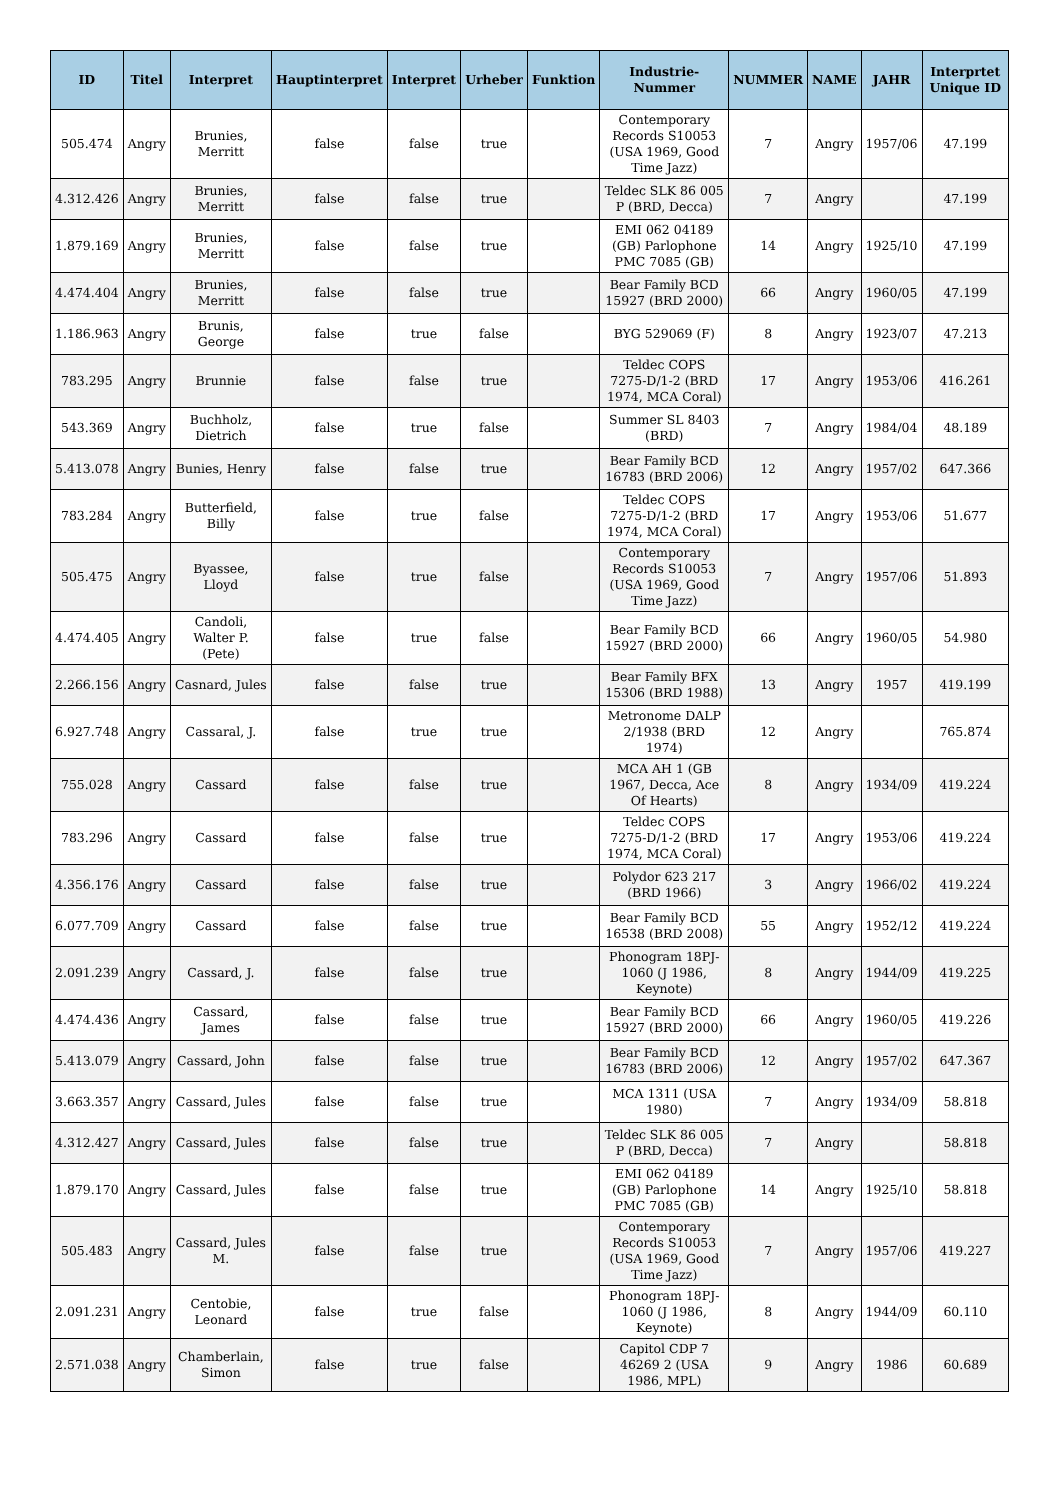| ID | Titel | Interpret | Hauptinterpret | Interpret | Urheber | Funktion | Industrie-Nummer | NUMMER | NAME | JAHR | Interprtet Unique ID |
| --- | --- | --- | --- | --- | --- | --- | --- | --- | --- | --- | --- |
| 505.474 | Angry | Brunies, Merritt | false | false | true | | Contemporary Records S10053 (USA 1969, Good Time Jazz) | 7 | Angry | 1957/06 | 47.199 |
| 4.312.426 | Angry | Brunies, Merritt | false | false | true | | Teldec SLK 86 005 P (BRD, Decca) | 7 | Angry | | 47.199 |
| 1.879.169 | Angry | Brunies, Merritt | false | false | true | | EMI 062 04189 (GB) Parlophone PMC 7085 (GB) | 14 | Angry | 1925/10 | 47.199 |
| 4.474.404 | Angry | Brunies, Merritt | false | false | true | | Bear Family BCD 15927 (BRD 2000) | 66 | Angry | 1960/05 | 47.199 |
| 1.186.963 | Angry | Brunis, George | false | true | false | | BYG 529069 (F) | 8 | Angry | 1923/07 | 47.213 |
| 783.295 | Angry | Brunnie | false | false | true | | Teldec COPS 7275-D/1-2 (BRD 1974, MCA Coral) | 17 | Angry | 1953/06 | 416.261 |
| 543.369 | Angry | Buchholz, Dietrich | false | true | false | | Summer SL 8403 (BRD) | 7 | Angry | 1984/04 | 48.189 |
| 5.413.078 | Angry | Bunies, Henry | false | false | true | | Bear Family BCD 16783 (BRD 2006) | 12 | Angry | 1957/02 | 647.366 |
| 783.284 | Angry | Butterfield, Billy | false | true | false | | Teldec COPS 7275-D/1-2 (BRD 1974, MCA Coral) | 17 | Angry | 1953/06 | 51.677 |
| 505.475 | Angry | Byassee, Lloyd | false | true | false | | Contemporary Records S10053 (USA 1969, Good Time Jazz) | 7 | Angry | 1957/06 | 51.893 |
| 4.474.405 | Angry | Candoli, Walter P. (Pete) | false | true | false | | Bear Family BCD 15927 (BRD 2000) | 66 | Angry | 1960/05 | 54.980 |
| 2.266.156 | Angry | Casnard, Jules | false | false | true | | Bear Family BFX 15306 (BRD 1988) | 13 | Angry | 1957 | 419.199 |
| 6.927.748 | Angry | Cassaral, J. | false | true | true | | Metronome DALP 2/1938 (BRD 1974) | 12 | Angry | | 765.874 |
| 755.028 | Angry | Cassard | false | false | true | | MCA AH 1 (GB 1967, Decca, Ace Of Hearts) | 8 | Angry | 1934/09 | 419.224 |
| 783.296 | Angry | Cassard | false | false | true | | Teldec COPS 7275-D/1-2 (BRD 1974, MCA Coral) | 17 | Angry | 1953/06 | 419.224 |
| 4.356.176 | Angry | Cassard | false | false | true | | Polydor 623 217 (BRD 1966) | 3 | Angry | 1966/02 | 419.224 |
| 6.077.709 | Angry | Cassard | false | false | true | | Bear Family BCD 16538 (BRD 2008) | 55 | Angry | 1952/12 | 419.224 |
| 2.091.239 | Angry | Cassard, J. | false | false | true | | Phonogram 18PJ-1060 (J 1986, Keynote) | 8 | Angry | 1944/09 | 419.225 |
| 4.474.436 | Angry | Cassard, James | false | false | true | | Bear Family BCD 15927 (BRD 2000) | 66 | Angry | 1960/05 | 419.226 |
| 5.413.079 | Angry | Cassard, John | false | false | true | | Bear Family BCD 16783 (BRD 2006) | 12 | Angry | 1957/02 | 647.367 |
| 3.663.357 | Angry | Cassard, Jules | false | false | true | | MCA 1311 (USA 1980) | 7 | Angry | 1934/09 | 58.818 |
| 4.312.427 | Angry | Cassard, Jules | false | false | true | | Teldec SLK 86 005 P (BRD, Decca) | 7 | Angry | | 58.818 |
| 1.879.170 | Angry | Cassard, Jules | false | false | true | | EMI 062 04189 (GB) Parlophone PMC 7085 (GB) | 14 | Angry | 1925/10 | 58.818 |
| 505.483 | Angry | Cassard, Jules M. | false | false | true | | Contemporary Records S10053 (USA 1969, Good Time Jazz) | 7 | Angry | 1957/06 | 419.227 |
| 2.091.231 | Angry | Centobie, Leonard | false | true | false | | Phonogram 18PJ-1060 (J 1986, Keynote) | 8 | Angry | 1944/09 | 60.110 |
| 2.571.038 | Angry | Chamberlain, Simon | false | true | false | | Capitol CDP 7 46269 2 (USA 1986, MPL) | 9 | Angry | 1986 | 60.689 |